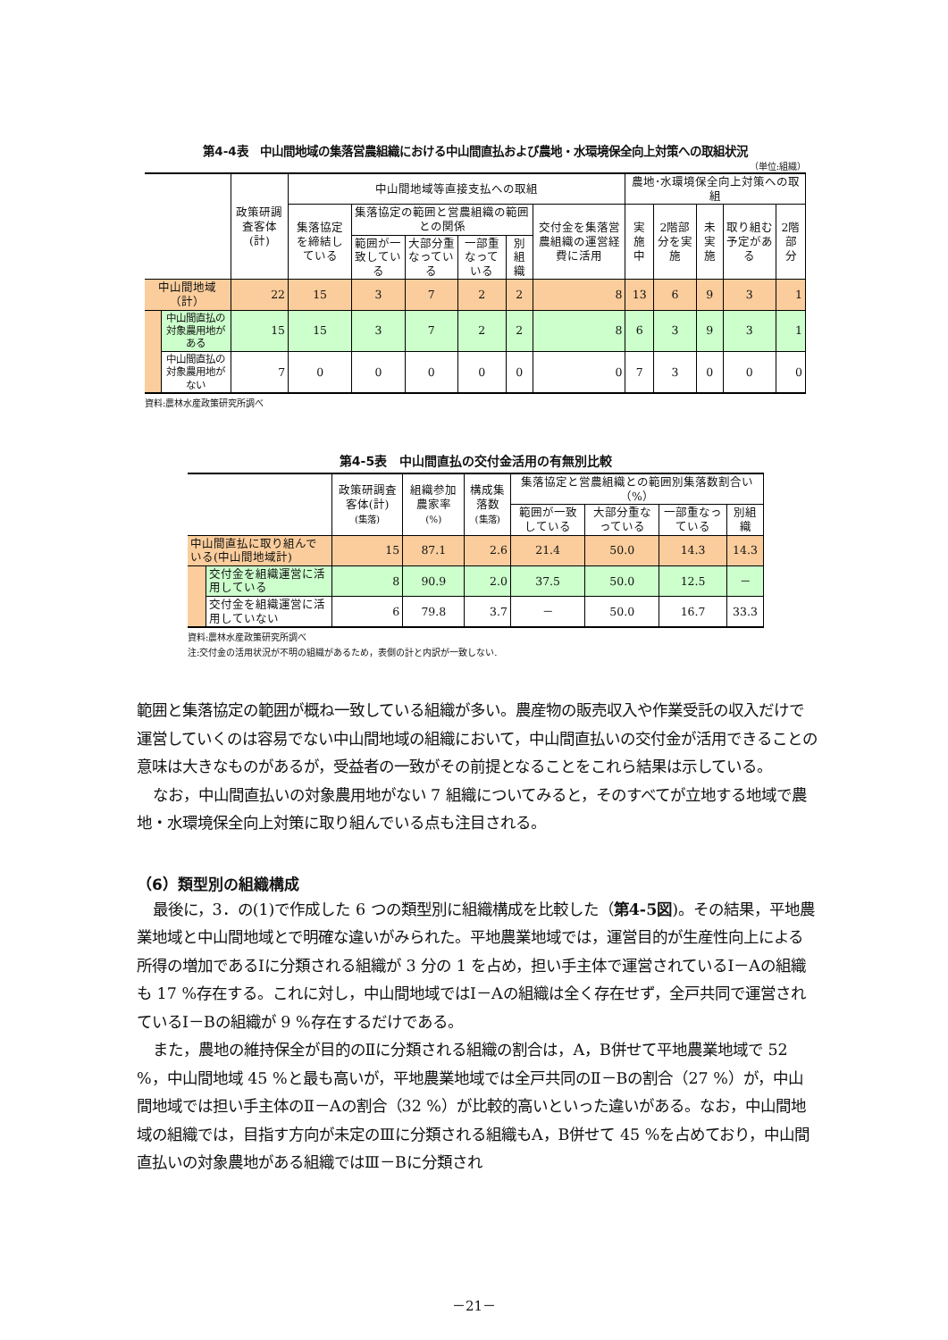第4-4表　中山間地域の集落営農組織における中山間直払および農地・水環境保全向上対策への取組状況
（単位:組織）
| | | 政策研調査客体(計) | 中山間地域等直接支払への取組 | | | | | | 農地･水環境保全向上対策への取組 | | | | |
| --- | --- | --- | --- | --- | --- | --- | --- | --- | --- | --- | --- | --- | --- |
| | | | 集落協定を締結している | 集落協定の範囲と営農組織の範囲との関係 | | | | 交付金を集落営農組織の運営経費に活用 | 実施中 | 2階部分を実施 | 未実施 | 取り組む予定がある | 2階部分 |
| | | | | 範囲が一致している | 大部分重なっている | 一部重なっている | 別組織 | | | | | | |
| 中山間地域（計） | | 22 | 15 | 3 | 7 | 2 | 2 | 8 | 13 | 6 | 9 | 3 | 1 |
| | 中山間直払の対象農用地がある | 15 | 15 | 3 | 7 | 2 | 2 | 8 | 6 | 3 | 9 | 3 | 1 |
| | 中山間直払の対象農用地がない | 7 | 0 | 0 | 0 | 0 | 0 | 0 | 7 | 3 | 0 | 0 | 0 |
資料:農林水産政策研究所調べ
第4-5表　中山間直払の交付金活用の有無別比較
| | | 政策研調査客体(計) (集落) | 組織参加農家率 (%) | 構成集落数 (集落) | 集落協定と営農組織との範囲別集落数割合い（%） | | | |
| --- | --- | --- | --- | --- | --- | --- | --- | --- |
| | | | | | 範囲が一致している | 大部分重なっている | 一部重なっている | 別組織 |
| 中山間直払に取り組んでいる(中山間地域計) | | 15 | 87.1 | 2.6 | 21.4 | 50.0 | 14.3 | 14.3 |
| | 交付金を組織運営に活用している | 8 | 90.9 | 2.0 | 37.5 | 50.0 | 12.5 | － |
| | 交付金を組織運営に活用していない | 6 | 79.8 | 3.7 | － | 50.0 | 16.7 | 33.3 |
資料:農林水産政策研究所調べ
注:交付金の活用状況が不明の組織があるため，表側の計と内訳が一致しない.
範囲と集落協定の範囲が概ね一致している組織が多い。農産物の販売収入や作業受託の収入だけで運営していくのは容易でない中山間地域の組織において，中山間直払いの交付金が活用できることの意味は大きなものがあるが，受益者の一致がその前提となることをこれら結果は示している。
なお，中山間直払いの対象農用地がない 7 組織についてみると，そのすべてが立地する地域で農地・水環境保全向上対策に取り組んでいる点も注目される。
（6）類型別の組織構成
最後に，3．の(1)で作成した 6 つの類型別に組織構成を比較した（第4-5図)。その結果，平地農業地域と中山間地域とで明確な違いがみられた。平地農業地域では，運営目的が生産性向上による所得の増加であるⅠに分類される組織が 3 分の 1 を占め，担い手主体で運営されているⅠ－Aの組織も 17 %存在する。これに対し，中山間地域ではⅠ－Aの組織は全く存在せず，全戸共同で運営されているⅠ－Bの組織が 9 %存在するだけである。
また，農地の維持保全が目的のⅡに分類される組織の割合は，A，B併せて平地農業地域で 52 %，中山間地域 45 %と最も高いが，平地農業地域では全戸共同のⅡ－Bの割合（27 %）が，中山間地域では担い手主体のⅡ－Aの割合（32 %）が比較的高いといった違いがある。なお，中山間地域の組織では，目指す方向が未定のⅢに分類される組織もA，B併せて 45 %を占めており，中山間直払いの対象農地がある組織ではⅢ－Bに分類され
－21－